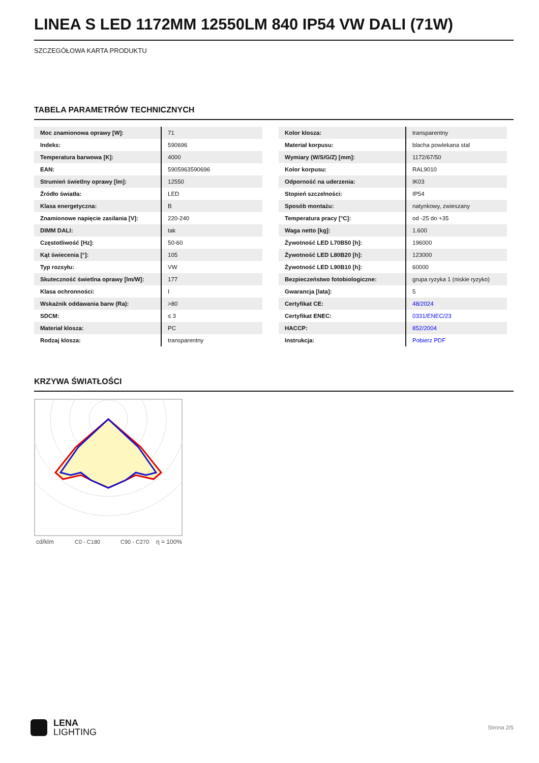LINEA S LED 1172MM 12550LM 840 IP54 VW DALI (71W)
SZCZEGÓŁOWA KARTA PRODUKTU
TABELA PARAMETRÓW TECHNICZNYCH
| Moc znamionowa oprawy [W]: | 71 |
| Indeks: | 590696 |
| Temperatura barwowa [K]: | 4000 |
| EAN: | 5905963590696 |
| Strumień świetlny oprawy [lm]: | 12550 |
| Źródło światła: | LED |
| Klasa energetyczna: | B |
| Znamionowe napięcie zasilania [V]: | 220-240 |
| DIMM DALI: | tak |
| Częstotliwość [Hz]: | 50-60 |
| Kąt świecenia [°]: | 105 |
| Typ rozsyłu: | VW |
| Skuteczność świetlna oprawy [lm/W]: | 177 |
| Klasa ochronności: | I |
| Wskaźnik oddawania barw (Ra): | >80 |
| SDCM: | ≤ 3 |
| Materiał klosza: | PC |
| Rodzaj klosza: | transparentny |
| Kolor klosza: | transparentny |
| Materiał korpusu: | blacha powlekana stal |
| Wymiary (W/S/G/Z) [mm]: | 1172/67/50 |
| Kolor korpusu: | RAL9010 |
| Odporność na uderzenia: | IK03 |
| Stopień szczelności: | IP54 |
| Sposób montażu: | natynkowy, zwieszany |
| Temperatura pracy [°C]: | od -25 do +35 |
| Waga netto [kg]: | 1.600 |
| Żywotność LED L70B50 [h]: | 196000 |
| Żywotność LED L80B20 [h]: | 123000 |
| Żywotność LED L90B10 [h]: | 60000 |
| Bezpieczeństwo fotobiologiczne: | grupa ryzyka 1 (niskie ryzyko) |
| Gwarancja [lata]: | 5 |
| Certyfikat CE: | 48/2024 |
| Certyfikat ENEC: | 0331/ENEC/23 |
| HACCP: | 852/2004 |
| Instrukcja: | Pobierz PDF |
KRZYWA ŚWIATŁOŚCI
cd/klm
C0 - C180
C90 - C270
η = 100%
LENA
LIGHTING
Strona 2/5